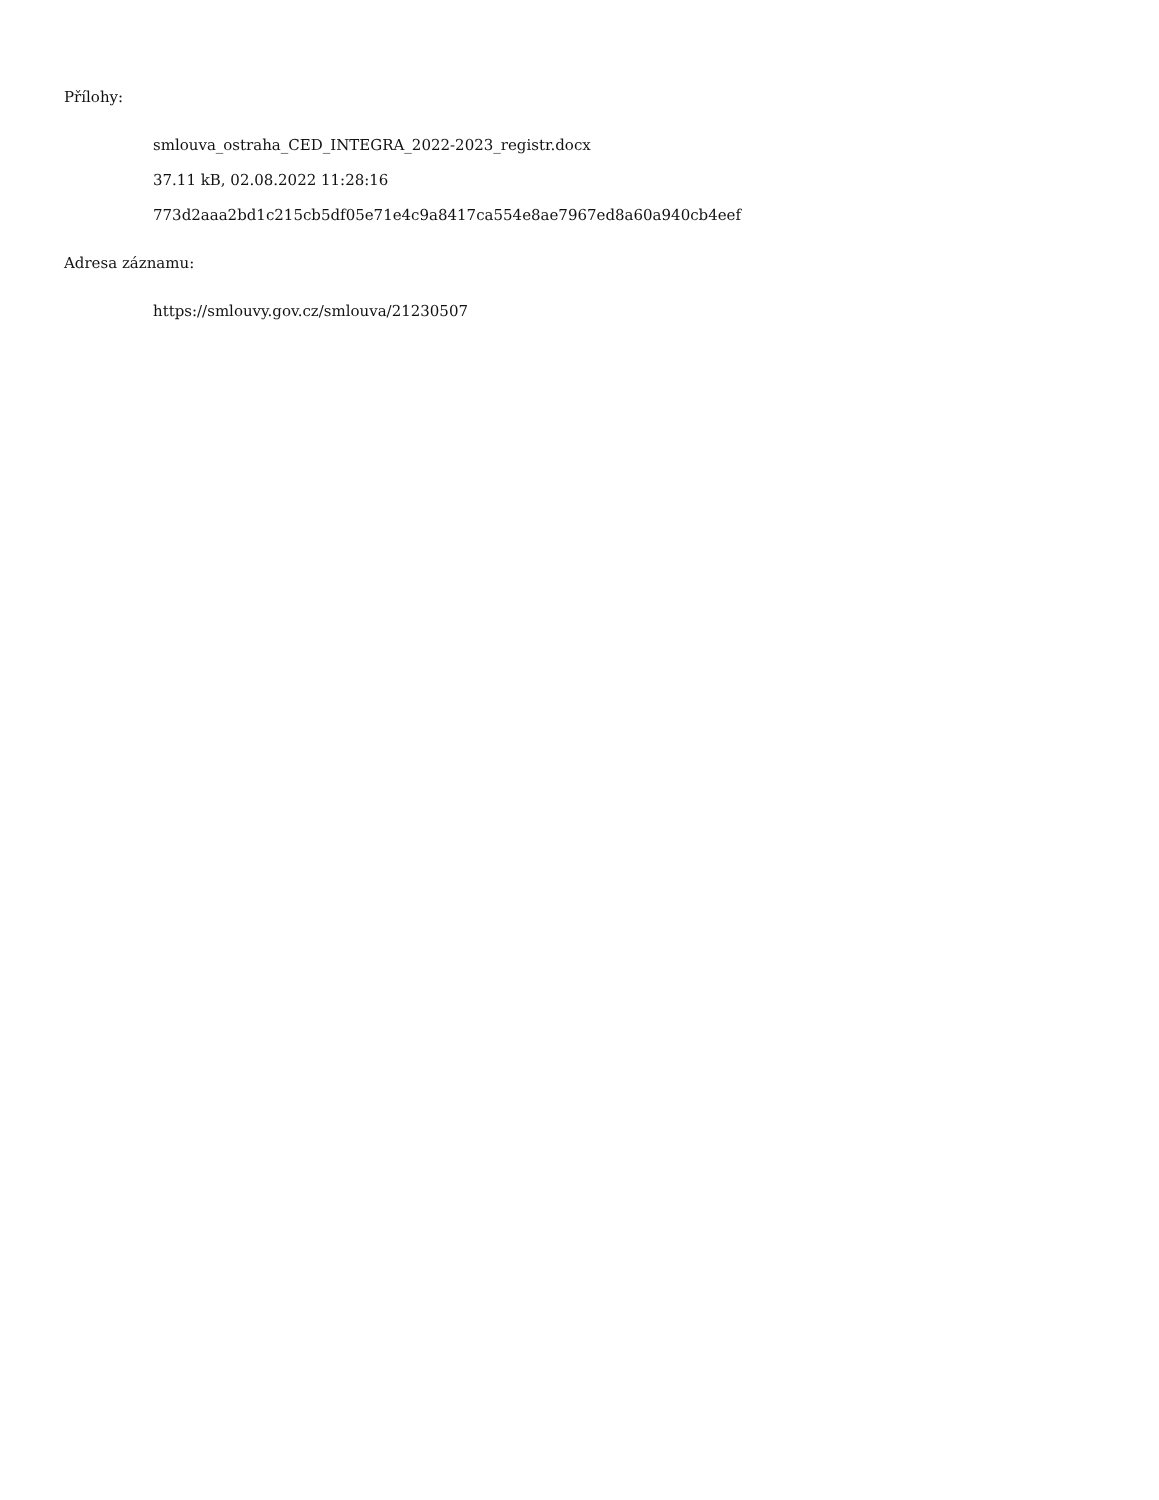Přílohy:
smlouva_ostraha_CED_INTEGRA_2022-2023_registr.docx
37.11 kB, 02.08.2022 11:28:16
773d2aaa2bd1c215cb5df05e71e4c9a8417ca554e8ae7967ed8a60a940cb4eef
Adresa záznamu:
https://smlouvy.gov.cz/smlouva/21230507